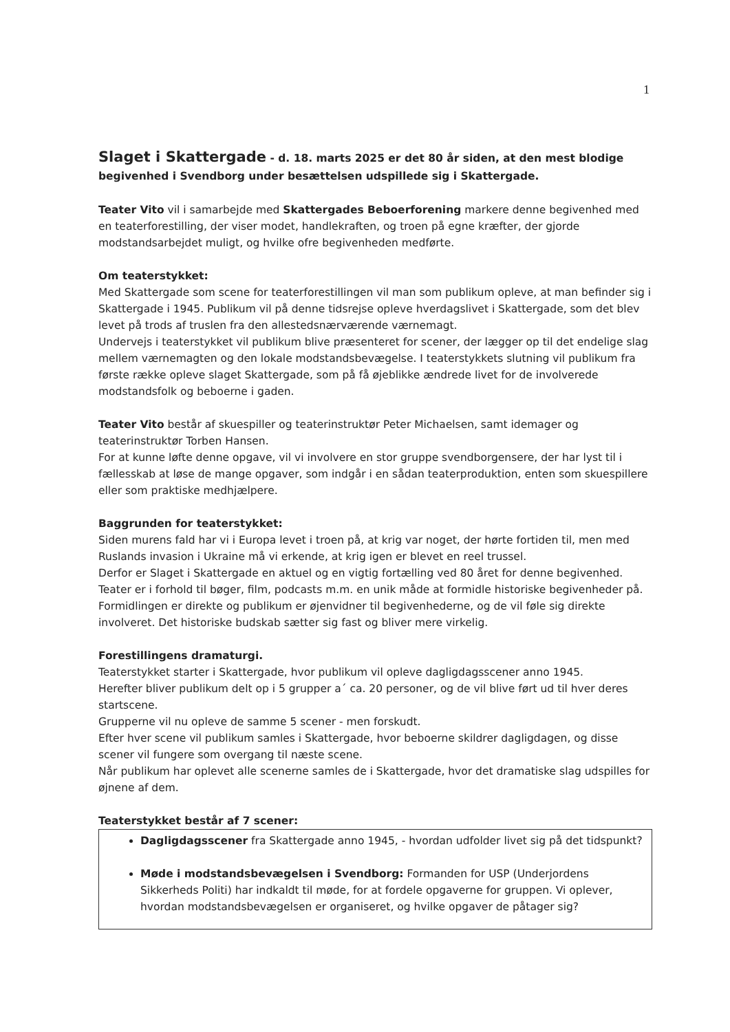1
Slaget i Skattergade - d. 18. marts 2025 er det 80 år siden, at den mest blodige begivenhed i Svendborg under besættelsen udspillede sig i Skattergade.
Teater Vito vil i samarbejde med Skattergades Beboerforening markere denne begivenhed med en teaterforestilling, der viser modet, handlekraften, og troen på egne kræfter, der gjorde modstandsarbejdet muligt, og hvilke ofre begivenheden medførte.
Om teaterstykket:
Med Skattergade som scene for teaterforestillingen vil man som publikum opleve, at man befinder sig i Skattergade i 1945. Publikum vil på denne tidsrejse opleve hverdagslivet i Skattergade, som det blev levet på trods af truslen fra den allestedsnærværende værnemagt.
Undervejs i teaterstykket vil publikum blive præsenteret for scener, der lægger op til det endelige slag mellem værnemagten og den lokale modstandsbevægelse. I teaterstykkets slutning vil publikum fra første række opleve slaget Skattergade, som på få øjeblikke ændrede livet for de involverede modstandsfolk og beboerne i gaden.
Teater Vito består af skuespiller og teaterinstruktør Peter Michaelsen, samt idemager og teaterinstruktør Torben Hansen.
For at kunne løfte denne opgave, vil vi involvere en stor gruppe svendborgensere, der har lyst til i fællesskab at løse de mange opgaver, som indgår i en sådan teaterproduktion, enten som skuespillere eller som praktiske medhjælpere.
Baggrunden for teaterstykket:
Siden murens fald har vi i Europa levet i troen på, at krig var noget, der hørte fortiden til, men med Ruslands invasion i Ukraine må vi erkende, at krig igen er blevet en reel trussel.
Derfor er Slaget i Skattergade en aktuel og en vigtig fortælling ved 80 året for denne begivenhed.
Teater er i forhold til bøger, film, podcasts m.m. en unik måde at formidle historiske begivenheder på. Formidlingen er direkte og publikum er øjenvidner til begivenhederne, og de vil føle sig direkte involveret. Det historiske budskab sætter sig fast og bliver mere virkelig.
Forestillingens dramaturgi.
Teaterstykket starter i Skattergade, hvor publikum vil opleve dagligdagsscener anno 1945.
Herefter bliver publikum delt op i 5 grupper a´ ca. 20 personer, og de vil blive ført ud til hver deres startscene.
Grupperne vil nu opleve de samme 5 scener - men forskudt.
Efter hver scene vil publikum samles i Skattergade, hvor beboerne skildrer dagligdagen, og disse scener vil fungere som overgang til næste scene.
Når publikum har oplevet alle scenerne samles de i Skattergade, hvor det dramatiske slag udspilles for øjnene af dem.
Teaterstykket består af 7 scener:
Dagligdagsscener fra Skattergade anno 1945, - hvordan udfolder livet sig på det tidspunkt?
Møde i modstandsbevægelsen i Svendborg: Formanden for USP (Underjordens Sikkerheds Politi) har indkaldt til møde, for at fordele opgaverne for gruppen. Vi oplever, hvordan modstandsbevægelsen er organiseret, og hvilke opgaver de påtager sig?